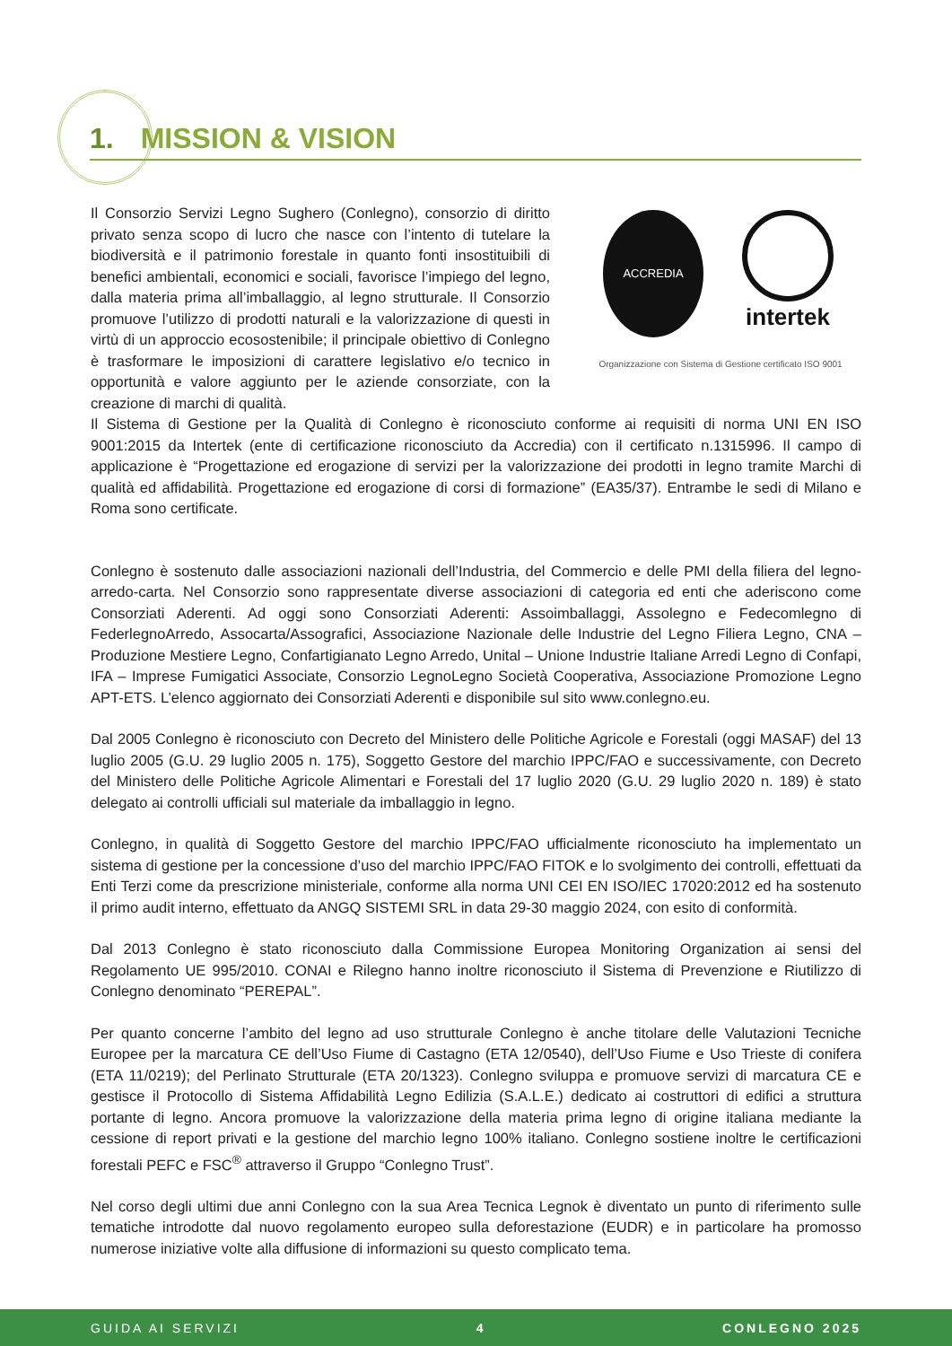1. MISSION & VISION
Il Consorzio Servizi Legno Sughero (Conlegno), consorzio di diritto privato senza scopo di lucro che nasce con l’intento di tutelare la biodiversità e il patrimonio forestale in quanto fonti insostituibili di benefici ambientali, economici e sociali, favorisce l’impiego del legno, dalla materia prima all’imballaggio, al legno strutturale. Il Consorzio promuove l’utilizzo di prodotti naturali e la valorizzazione di questi in virtù di un approccio ecosostenibile; il principale obiettivo di Conlegno è trasformare le imposizioni di carattere legislativo e/o tecnico in opportunità e valore aggiunto per le aziende consorziate, con la creazione di marchi di qualità.
ACCREDIA
intertek
Organizzazione con Sistema di Gestione certificato ISO 9001
Il Sistema di Gestione per la Qualità di Conlegno è riconosciuto conforme ai requisiti di norma UNI EN ISO 9001:2015 da Intertek (ente di certificazione riconosciuto da Accredia) con il certificato n.1315996. Il campo di applicazione è “Progettazione ed erogazione di servizi per la valorizzazione dei prodotti in legno tramite Marchi di qualità ed affidabilità. Progettazione ed erogazione di corsi di formazione” (EA35/37). Entrambe le sedi di Milano e Roma sono certificate.
Conlegno è sostenuto dalle associazioni nazionali dell’Industria, del Commercio e delle PMI della filiera del legno-arredo-carta. Nel Consorzio sono rappresentate diverse associazioni di categoria ed enti che aderiscono come Consorziati Aderenti. Ad oggi sono Consorziati Aderenti: Assoimballaggi, Assolegno e Fedecomlegno di FederlegnoArredo, Assocarta/Assografici, Associazione Nazionale delle Industrie del Legno Filiera Legno, CNA – Produzione Mestiere Legno, Confartigianato Legno Arredo, Unital – Unione Industrie Italiane Arredi Legno di Confapi, IFA – Imprese Fumigatici Associate, Consorzio LegnoLegno Società Cooperativa, Associazione Promozione Legno APT-ETS. L’elenco aggiornato dei Consorziati Aderenti e disponibile sul sito www.conlegno.eu.
Dal 2005 Conlegno è riconosciuto con Decreto del Ministero delle Politiche Agricole e Forestali (oggi MASAF) del 13 luglio 2005 (G.U. 29 luglio 2005 n. 175), Soggetto Gestore del marchio IPPC/FAO e successivamente, con Decreto del Ministero delle Politiche Agricole Alimentari e Forestali del 17 luglio 2020 (G.U. 29 luglio 2020 n. 189) è stato delegato ai controlli ufficiali sul materiale da imballaggio in legno.
Conlegno, in qualità di Soggetto Gestore del marchio IPPC/FAO ufficialmente riconosciuto ha implementato un sistema di gestione per la concessione d’uso del marchio IPPC/FAO FITOK e lo svolgimento dei controlli, effettuati da Enti Terzi come da prescrizione ministeriale, conforme alla norma UNI CEI EN ISO/IEC 17020:2012 ed ha sostenuto il primo audit interno, effettuato da ANGQ SISTEMI SRL in data 29-30 maggio 2024, con esito di conformità.
Dal 2013 Conlegno è stato riconosciuto dalla Commissione Europea Monitoring Organization ai sensi del Regolamento UE 995/2010. CONAI e Rilegno hanno inoltre riconosciuto il Sistema di Prevenzione e Riutilizzo di Conlegno denominato “PEREPAL”.
Per quanto concerne l’ambito del legno ad uso strutturale Conlegno è anche titolare delle Valutazioni Tecniche Europee per la marcatura CE dell’Uso Fiume di Castagno (ETA 12/0540), dell’Uso Fiume e Uso Trieste di conifera (ETA 11/0219); del Perlinato Strutturale (ETA 20/1323). Conlegno sviluppa e promuove servizi di marcatura CE e gestisce il Protocollo di Sistema Affidabilità Legno Edilizia (S.A.L.E.) dedicato ai costruttori di edifici a struttura portante di legno. Ancora promuove la valorizzazione della materia prima legno di origine italiana mediante la cessione di report privati e la gestione del marchio legno 100% italiano. Conlegno sostiene inoltre le certificazioni forestali PEFC e FSC<sup>®</sup> attraverso il Gruppo “Conlegno Trust”.
Nel corso degli ultimi due anni Conlegno con la sua Area Tecnica Legnok è diventato un punto di riferimento sulle tematiche introdotte dal nuovo regolamento europeo sulla deforestazione (EUDR) e in particolare ha promosso numerose iniziative volte alla diffusione di informazioni su questo complicato tema.
GUIDA AI SERVIZI 4 CONLEGNO 2025